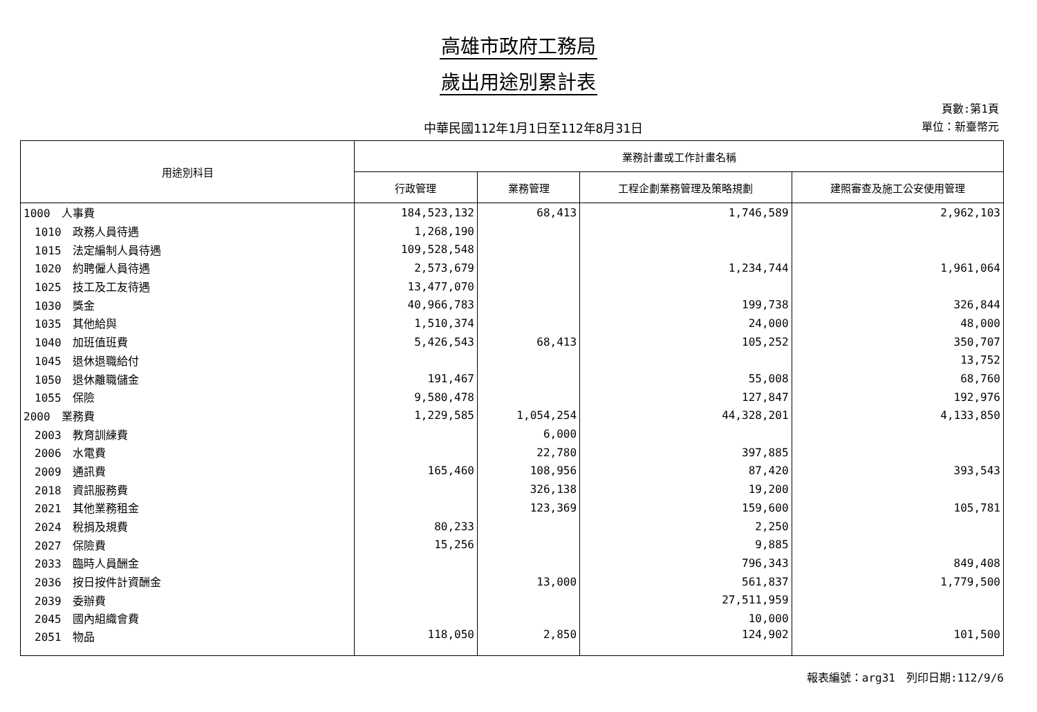高雄市政府工務局
歲出用途別累計表
中華民國112年1月1日至112年8月31日
頁數:第1頁
單位：新臺幣元
| 用途別科目 | 業務計畫或工作計畫名稱 | | | |
| --- | --- | --- | --- | --- |
| | 行政管理 | 業務管理 | 工程企劃業務管理及策略規劃 | 建照審查及施工公安使用管理 |
| 1000 人事費 | 184,523,132 | 68,413 | 1,746,589 | 2,962,103 |
| 1010 政務人員待遇 | 1,268,190 | | | |
| 1015 法定編制人員待遇 | 109,528,548 | | | |
| 1020 約聘僱人員待遇 | 2,573,679 | | 1,234,744 | 1,961,064 |
| 1025 技工及工友待遇 | 13,477,070 | | | |
| 1030 獎金 | 40,966,783 | | 199,738 | 326,844 |
| 1035 其他給與 | 1,510,374 | | 24,000 | 48,000 |
| 1040 加班值班費 | 5,426,543 | 68,413 | 105,252 | 350,707 |
| 1045 退休退職給付 | | | | 13,752 |
| 1050 退休離職儲金 | 191,467 | | 55,008 | 68,760 |
| 1055 保險 | 9,580,478 | | 127,847 | 192,976 |
| 2000 業務費 | 1,229,585 | 1,054,254 | 44,328,201 | 4,133,850 |
| 2003 教育訓練費 | | 6,000 | | |
| 2006 水電費 | | 22,780 | 397,885 | |
| 2009 通訊費 | 165,460 | 108,956 | 87,420 | 393,543 |
| 2018 資訊服務費 | | 326,138 | 19,200 | |
| 2021 其他業務租金 | | 123,369 | 159,600 | 105,781 |
| 2024 稅捐及規費 | 80,233 | | 2,250 | |
| 2027 保險費 | 15,256 | | 9,885 | |
| 2033 臨時人員酬金 | | | 796,343 | 849,408 |
| 2036 按日按件計資酬金 | | 13,000 | 561,837 | 1,779,500 |
| 2039 委辦費 | | | 27,511,959 | |
| 2045 國內組織會費 | | | 10,000 | |
| 2051 物品 | 118,050 | 2,850 | 124,902 | 101,500 |
報表編號：arg31　列印日期:112/9/6